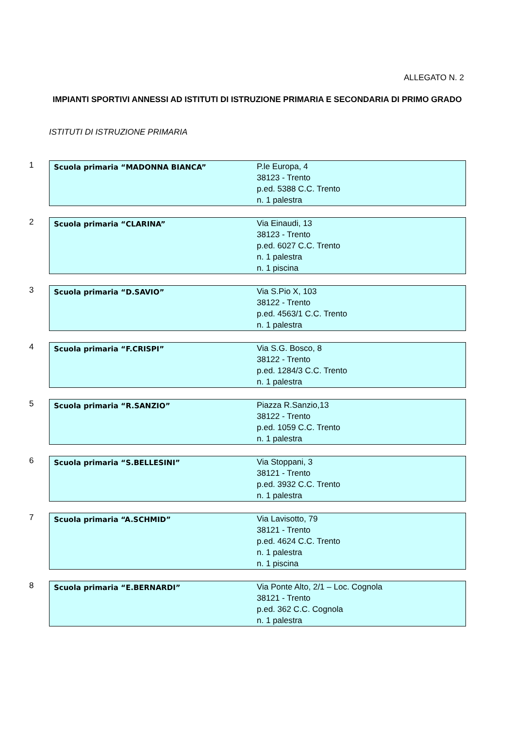ALLEGATO N. 2
IMPIANTI SPORTIVI ANNESSI AD ISTITUTI DI ISTRUZIONE PRIMARIA E SECONDARIA DI PRIMO GRADO
ISTITUTI DI ISTRUZIONE PRIMARIA
1
| Scuola primaria “MADONNA BIANCA” | P.le Europa, 4 38123 - Trento p.ed. 5388 C.C. Trento n. 1 palestra |
2
| Scuola primaria “CLARINA” | Via Einaudi, 13 38123 - Trento p.ed. 6027 C.C. Trento n. 1 palestra n. 1 piscina |
3
| Scuola primaria “D.SAVIO” | Via S.Pio X, 103 38122 - Trento p.ed. 4563/1 C.C. Trento n. 1 palestra |
4
| Scuola primaria “F.CRISPI” | Via S.G. Bosco, 8 38122 - Trento p.ed. 1284/3 C.C. Trento n. 1 palestra |
5
| Scuola primaria “R.SANZIO” | Piazza R.Sanzio,13 38122 - Trento p.ed. 1059 C.C. Trento n. 1 palestra |
6
| Scuola primaria “S.BELLESINI” | Via Stoppani, 3 38121 - Trento p.ed. 3932 C.C. Trento n. 1 palestra |
7
| Scuola primaria “A.SCHMID” | Via Lavisotto, 79 38121 - Trento p.ed. 4624 C.C. Trento n. 1 palestra n. 1 piscina |
8
| Scuola primaria “E.BERNARDI” | Via Ponte Alto, 2/1 – Loc. Cognola 38121 - Trento p.ed. 362 C.C. Cognola n. 1 palestra |